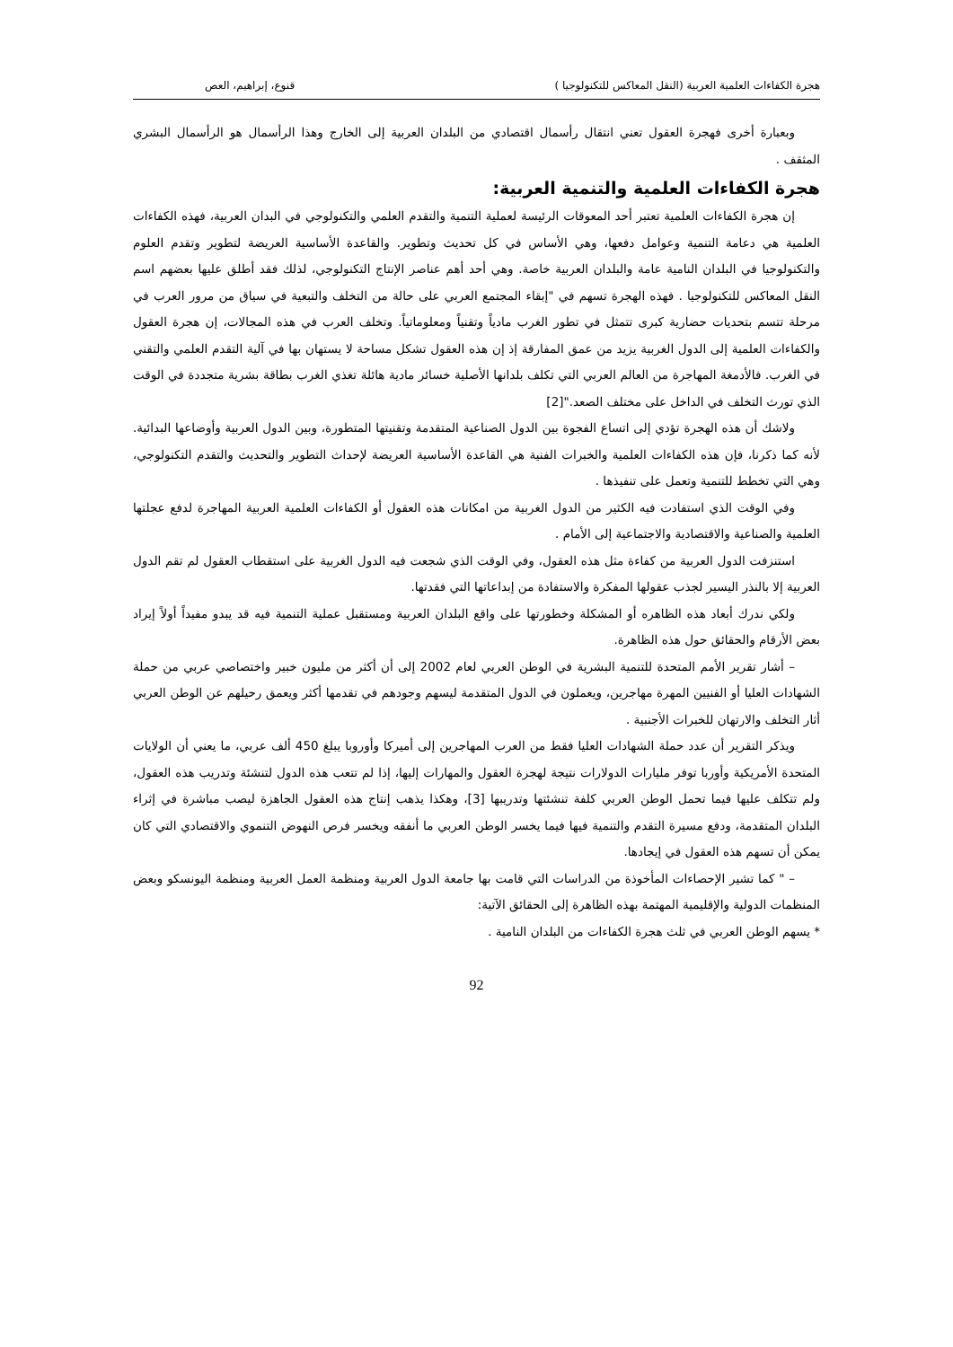هجرة الكفاءات العلمية العربية (النقل المعاكس للتكنولوجيا ) قنوع، إبراهيم، العص
وبعبارة أخرى فهجرة العقول تعني انتقال رأسمال اقتصادي من البلدان العربية إلى الخارج وهذا الرأسمال هو الرأسمال البشري المثقف .
هجرة الكفاءات العلمية والتنمية العربية:
إن هجرة الكفاءات العلمية تعتبر أحد المعوقات الرئيسة لعملية التنمية والتقدم العلمي والتكنولوجي في البدان العربية، فهذه الكفاءات العلمية هي دعامة التنمية وعوامل دفعها، وهي الأساس في كل تحديث وتطوير. والقاعدة الأساسية العريضة لتطوير وتقدم العلوم والتكنولوجيا في البلدان النامية عامة والبلدان العربية خاصة. وهي أحد أهم عناصر الإنتاج التكنولوجي، لذلك فقد أطلق عليها بعضهم اسم النقل المعاكس للتكنولوجيا . فهذه الهجرة تسهم في "إبقاء المجتمع العربي على حالة من التخلف والتبعية في سياق من مرور العرب في مرحلة تتسم بتحديات حضارية كبرى تتمثل في تطور الغرب مادياً وتقنياً ومعلوماتياً. وتخلف العرب في هذه المجالات، إن هجرة العقول والكفاءات العلمية إلى الدول الغربية يزيد من عمق المفارقة إذ إن هذه العقول تشكل مساحة لا يستهان بها في آلية التقدم العلمي والتقني في الغرب. فالأدمغة المهاجرة من العالم العربي التي تكلف بلدانها الأصلية خسائر مادية هائلة تغذي الغرب بطاقة بشرية متجددة في الوقت الذي تورث التخلف في الداخل على مختلف الصعد."[2]
ولاشك أن هذه الهجرة تؤدي إلى اتساع الفجوة بين الدول الصناعية المتقدمة وتقنيتها المتطورة، وبين الدول العربية وأوضاعها البدائية. لأنه كما ذكرنا، فإن هذه الكفاءات العلمية والخبرات الفنية هي القاعدة الأساسية العريضة لإحداث التطوير والتحديث والتقدم التكنولوجي، وهي التي تخطط للتنمية وتعمل على تنفيذها .
وفي الوقت الذي استفادت فيه الكثير من الدول الغربية من امكانات هذه العقول أو الكفاءات العلمية العربية المهاجرة لدفع عجلتها العلمية والصناعية والاقتصادية والاجتماعية إلى الأمام .
استنزفت الدول العربية من كفاءة مثل هذه العقول، وفي الوقت الذي شجعت فيه الدول الغربية على استقطاب العقول لم تقم الدول العربية إلا بالنذر اليسير لجذب عقولها المفكرة والاستفادة من إبداعاتها التي فقدتها.
ولكي ندرك أبعاد هذه الظاهره أو المشكلة وخطورتها على واقع البلدان العربية ومستقبل عملية التنمية فيه قد يبدو مفيداً أولاً إيراد بعض الأرقام والحقائق حول هذه الظاهرة.
– أشار تقرير الأمم المتحدة للتنمية البشرية في الوطن العربي لعام 2002 إلى أن أكثر من مليون خبير واختصاصي عربي من حملة الشهادات العليا أو الفنيين المهرة مهاجرين، ويعملون في الدول المتقدمة ليسهم وجودهم في تقدمها أكثر ويعمق رحيلهم عن الوطن العربي أثار التخلف والارتهان للخبرات الأجنبية .
ويذكر التقرير أن عدد حملة الشهادات العليا فقط من العرب المهاجرين إلى أميركا وأوروبا يبلغ 450 ألف عربي، ما يعني أن الولايات المتحدة الأمريكية وأوربا توفر مليارات الدولارات نتيجة لهجرة العقول والمهارات إليها، إذا لم تتعب هذه الدول لتنشئة وتدريب هذه العقول، ولم تتكلف عليها فيما تحمل الوطن العربي كلفة تنشئتها وتدريبها [3]، وهكذا يذهب إنتاج هذه العقول الجاهزة ليصب مباشرة في إثراء البلدان المتقدمة، ودفع مسيرة التقدم والتنمية فيها فيما يخسر الوطن العربي ما أنفقه ويخسر فرص النهوض التنموي والاقتصادي التي كان يمكن أن تسهم هذه العقول في إيجادها.
– " كما تشير الإحصاءات المأخوذة من الدراسات التي قامت بها جامعة الدول العربية ومنظمة العمل العربية ومنظمة اليونسكو وبعض المنظمات الدولية والإقليمية المهتمة بهذه الظاهرة إلى الحقائق الآتية:
* يسهم الوطن العربي في ثلث هجرة الكفاءات من البلدان النامية .
92